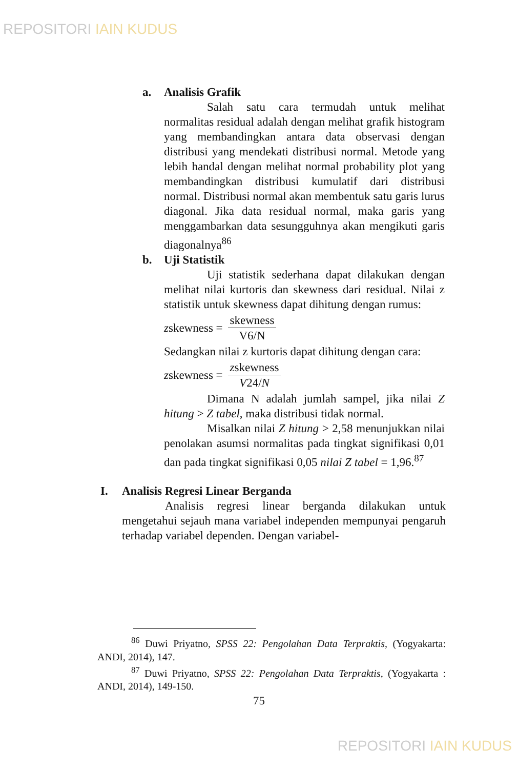REPOSITORI IAIN KUDUS
a. Analisis Grafik
Salah satu cara termudah untuk melihat normalitas residual adalah dengan melihat grafik histogram yang membandingkan antara data observasi dengan distribusi yang mendekati distribusi normal. Metode yang lebih handal dengan melihat normal probability plot yang membandingkan distribusi kumulatif dari distribusi normal. Distribusi normal akan membentuk satu garis lurus diagonal. Jika data residual normal, maka garis yang menggambarkan data sesungguhnya akan mengikuti garis diagonalnya<sup>86</sup>
b. Uji Statistik
Uji statistik sederhana dapat dilakukan dengan melihat nilai kurtoris dan skewness dari residual. Nilai z statistik untuk skewness dapat dihitung dengan rumus:
z skewness = skewness V6/N
Sedangkan nilai z kurtoris dapat dihitung dengan cara:
z skewness = zskewness V24/N
Dimana N adalah jumlah sampel, jika nilai Z hitung > Z tabel, maka distribusi tidak normal.
Misalkan nilai Z hitung > 2,58 menunjukkan nilai penolakan asumsi normalitas pada tingkat signifikasi 0,01 dan pada tingkat signifikasi 0,05 nilai Z tabel = 1,96.<sup>87</sup>
I. Analisis Regresi Linear Berganda
Analisis regresi linear berganda dilakukan untuk mengetahui sejauh mana variabel independen mempunyai pengaruh terhadap variabel dependen. Dengan variabel-
<sup>86</sup> Duwi Priyatno, SPSS 22: Pengolahan Data Terpraktis, (Yogyakarta: ANDI, 2014), 147.
<sup>87</sup> Duwi Priyatno, SPSS 22: Pengolahan Data Terpraktis, (Yogyakarta : ANDI, 2014), 149-150.
75
REPOSITORI IAIN KUDUS